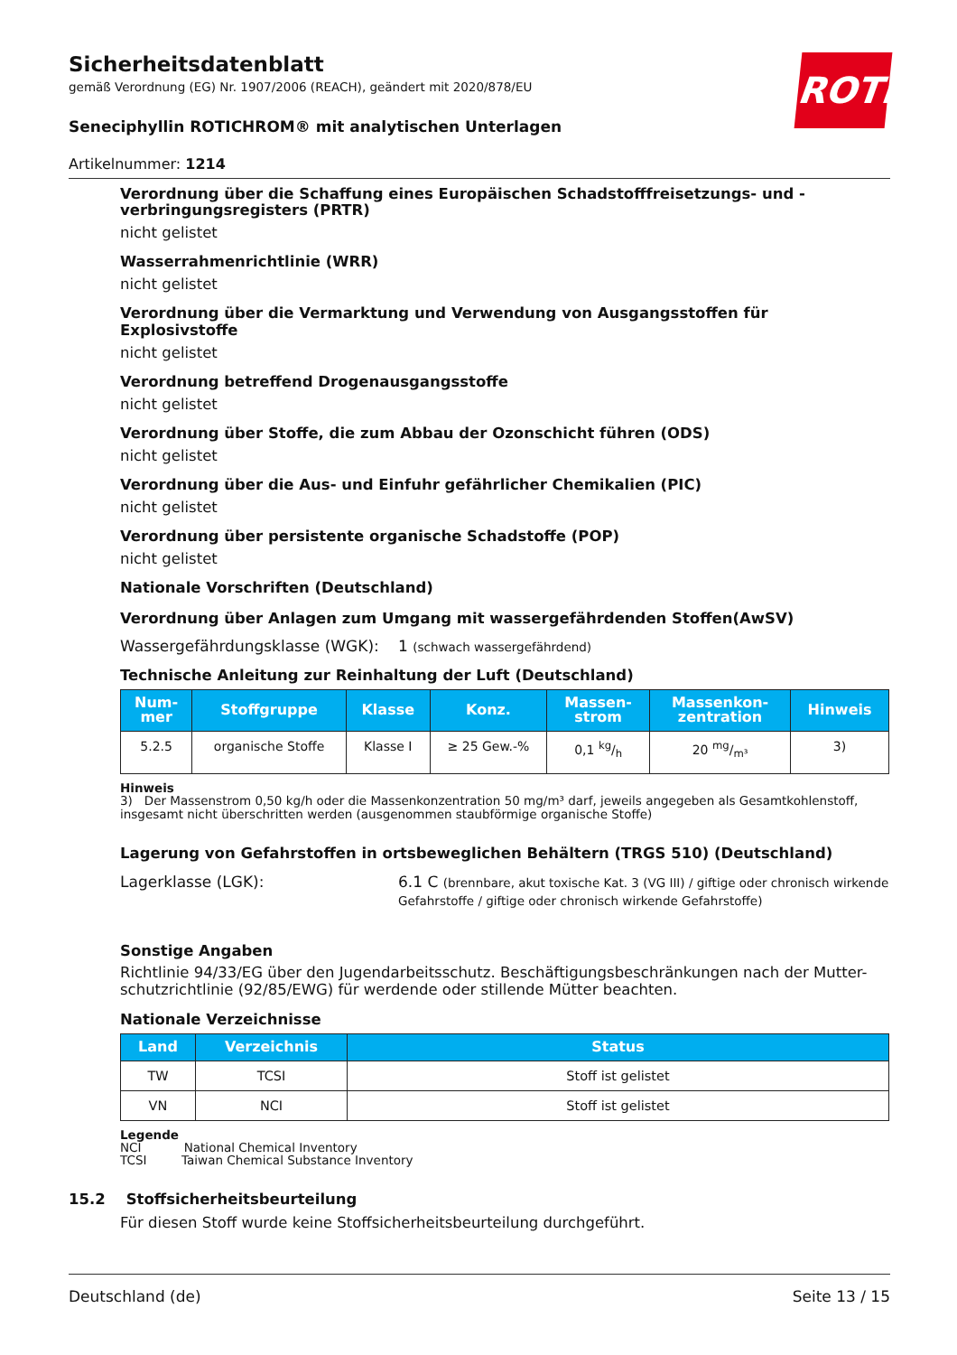Sicherheitsdatenblatt
gemäß Verordnung (EG) Nr. 1907/2006 (REACH), geändert mit 2020/878/EU
Seneciphyllin ROTICHROM® mit analytischen Unterlagen
Artikelnummer: 1214
ROTH
Verordnung über die Schaffung eines Europäischen Schadstofffreisetzungs- und -verbringungsregisters (PRTR)
nicht gelistet
Wasserrahmenrichtlinie (WRR)
nicht gelistet
Verordnung über die Vermarktung und Verwendung von Ausgangsstoffen für Explosivstoffe
nicht gelistet
Verordnung betreffend Drogenausgangsstoffe
nicht gelistet
Verordnung über Stoffe, die zum Abbau der Ozonschicht führen (ODS)
nicht gelistet
Verordnung über die Aus- und Einfuhr gefährlicher Chemikalien (PIC)
nicht gelistet
Verordnung über persistente organische Schadstoffe (POP)
nicht gelistet
Nationale Vorschriften (Deutschland)
Verordnung über Anlagen zum Umgang mit wassergefährdenden Stoffen(AwSV)
Wassergefährdungsklasse (WGK): 1 (schwach wassergefährdend)
Technische Anleitung zur Reinhaltung der Luft (Deutschland)
| Num- mer | Stoffgruppe | Klasse | Konz. | Massen- strom | Massenkon- zentration | Hinweis |
| --- | --- | --- | --- | --- | --- | --- |
| 5.2.5 | organische Stoffe | Klasse I | ≥ 25 Gew.-% | 0,1 kg/h | 20 mg/m³ | 3) |
Hinweis
3) Der Massenstrom 0,50 kg/h oder die Massenkonzentration 50 mg/m³ darf, jeweils angegeben als Gesamtkohlenstoff, insgesamt nicht überschritten werden (ausgenommen staubförmige organische Stoffe)
Lagerung von Gefahrstoffen in ortsbeweglichen Behältern (TRGS 510) (Deutschland)
Lagerklasse (LGK): 6.1 C (brennbare, akut toxische Kat. 3 (VG III) / giftige oder chronisch wirkende Gefahrstoffe / giftige oder chronisch wirkende Gefahrstoffe)
Sonstige Angaben
Richtlinie 94/33/EG über den Jugendarbeitsschutz. Beschäftigungsbeschränkungen nach der Mutter-schutzrichtlinie (92/85/EWG) für werdende oder stillende Mütter beachten.
Nationale Verzeichnisse
| Land | Verzeichnis | Status |
| --- | --- | --- |
| TW | TCSI | Stoff ist gelistet |
| VN | NCI | Stoff ist gelistet |
Legende
NCI National Chemical Inventory
TCSI Taiwan Chemical Substance Inventory
15.2 Stoffsicherheitsbeurteilung
Für diesen Stoff wurde keine Stoffsicherheitsbeurteilung durchgeführt.
Deutschland (de) Seite 13 / 15